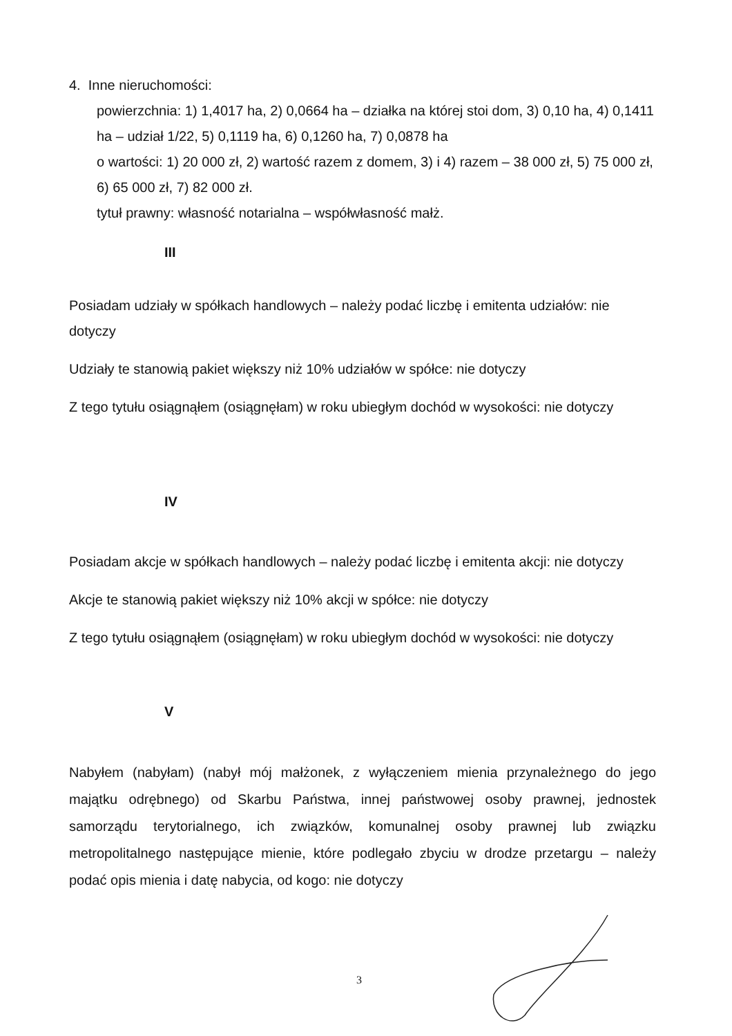4. Inne nieruchomości:
powierzchnia: 1) 1,4017 ha, 2) 0,0664 ha – działka na której stoi dom, 3) 0,10 ha, 4) 0,1411 ha – udział 1/22, 5) 0,1119 ha, 6) 0,1260 ha, 7) 0,0878 ha
o wartości: 1) 20 000 zł, 2) wartość razem z domem, 3) i 4) razem – 38 000 zł, 5) 75 000 zł, 6) 65 000 zł, 7) 82 000 zł.
tytuł prawny: własność notarialna – współwłasność małż.
III
Posiadam udziały w spółkach handlowych – należy podać liczbę i emitenta udziałów: nie dotyczy
Udziały te stanowią pakiet większy niż 10% udziałów w spółce: nie dotyczy
Z tego tytułu osiągnąłem (osiągnęłam) w roku ubiegłym dochód w wysokości: nie dotyczy
IV
Posiadam akcje w spółkach handlowych – należy podać liczbę i emitenta akcji: nie dotyczy
Akcje te stanowią pakiet większy niż 10% akcji w spółce: nie dotyczy
Z tego tytułu osiągnąłem (osiągnęłam) w roku ubiegłym dochód w wysokości: nie dotyczy
V
Nabyłem (nabyłam) (nabył mój małżonek, z wyłączeniem mienia przynależnego do jego majątku odrębnego) od Skarbu Państwa, innej państwowej osoby prawnej, jednostek samorządu terytorialnego, ich związków, komunalnej osoby prawnej lub związku metropolitalnego następujące mienie, które podlegało zbyciu w drodze przetargu – należy podać opis mienia i datę nabycia, od kogo: nie dotyczy
3